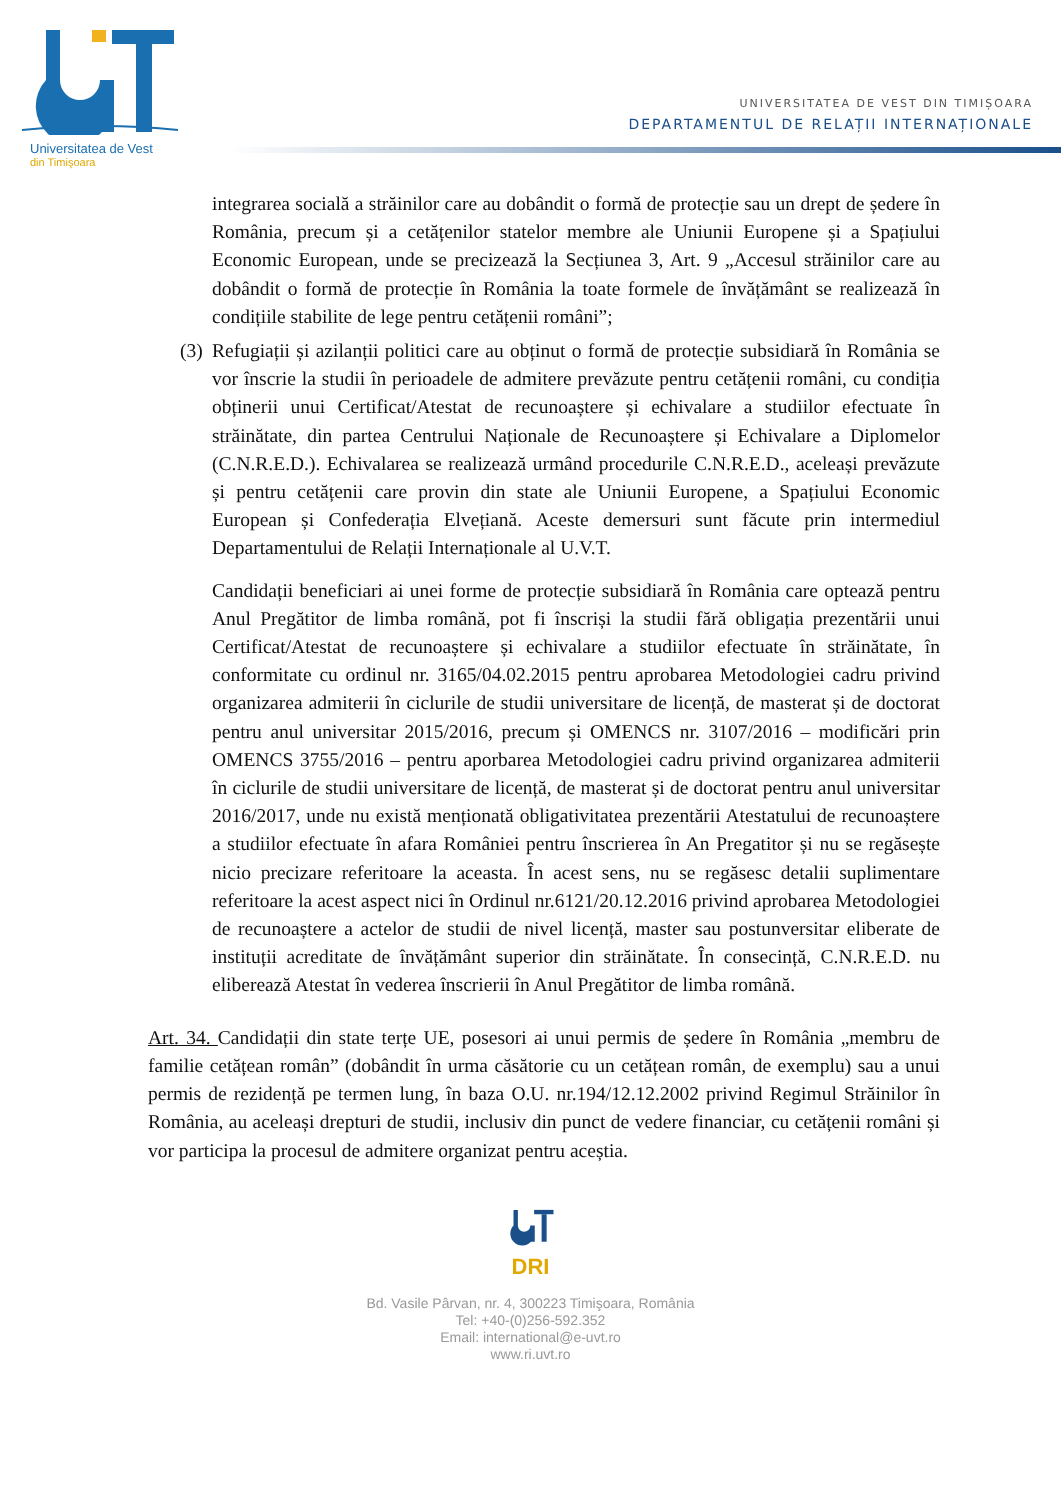Universitatea de Vest
din Timişoara
UNIVERSITATEA DE VEST DIN TIMIȘOARA
DEPARTAMENTUL DE RELAȚII INTERNAȚIONALE
integrarea socială a străinilor care au dobândit o formă de protecție sau un drept de ședere în România, precum și a cetățenilor statelor membre ale Uniunii Europene și a Spațiului Economic European, unde se precizează la Secțiunea 3, Art. 9 „Accesul străinilor care au dobândit o formă de protecție în România la toate formele de învățământ se realizează în condițiile stabilite de lege pentru cetățenii români”;
(3)
Refugiații și azilanții politici care au obținut o formă de protecție subsidiară în România se vor înscrie la studii în perioadele de admitere prevăzute pentru cetățenii români, cu condiția obținerii unui Certificat/Atestat de recunoaștere și echivalare a studiilor efectuate în străinătate, din partea Centrului Naționale de Recunoaștere și Echivalare a Diplomelor (C.N.R.E.D.). Echivalarea se realizează urmând procedurile C.N.R.E.D., aceleași prevăzute și pentru cetățenii care provin din state ale Uniunii Europene, a Spațiului Economic European și Confederația Elvețiană. Aceste demersuri sunt făcute prin intermediul Departamentului de Relații Internaționale al U.V.T.
Candidații beneficiari ai unei forme de protecție subsidiară în România care optează pentru Anul Pregătitor de limba română, pot fi înscriși la studii fără obligația prezentării unui Certificat/Atestat de recunoaștere și echivalare a studiilor efectuate în străinătate, în conformitate cu ordinul nr. 3165/04.02.2015 pentru aprobarea Metodologiei cadru privind organizarea admiterii în ciclurile de studii universitare de licență, de masterat și de doctorat pentru anul universitar 2015/2016, precum și OMENCS nr. 3107/2016 – modificări prin OMENCS 3755/2016 – pentru aporbarea Metodologiei cadru privind organizarea admiterii în ciclurile de studii universitare de licență, de masterat și de doctorat pentru anul universitar 2016/2017, unde nu există menționată obligativitatea prezentării Atestatului de recunoaștere a studiilor efectuate în afara României pentru înscrierea în An Pregatitor și nu se regăsește nicio precizare referitoare la aceasta. În acest sens, nu se regăsesc detalii suplimentare referitoare la acest aspect nici în Ordinul nr.6121/20.12.2016 privind aprobarea Metodologiei de recunoaștere a actelor de studii de nivel licență, master sau postunversitar eliberate de instituții acreditate de învățământ superior din străinătate. În consecință, C.N.R.E.D. nu eliberează Atestat în vederea înscrierii în Anul Pregătitor de limba română.
Art. 34. Candidații din state terțe UE, posesori ai unui permis de ședere în România „membru de familie cetățean român” (dobândit în urma căsătorie cu un cetățean român, de exemplu) sau a unui permis de rezidență pe termen lung, în baza O.U. nr.194/12.12.2002 privind Regimul Străinilor în România, au aceleași drepturi de studii, inclusiv din punct de vedere financiar, cu cetățenii români și vor participa la procesul de admitere organizat pentru aceștia.
DRI
Bd. Vasile Pârvan, nr. 4, 300223 Timişoara, România
Tel: +40-(0)256-592.352
Email: international@e-uvt.ro
www.ri.uvt.ro